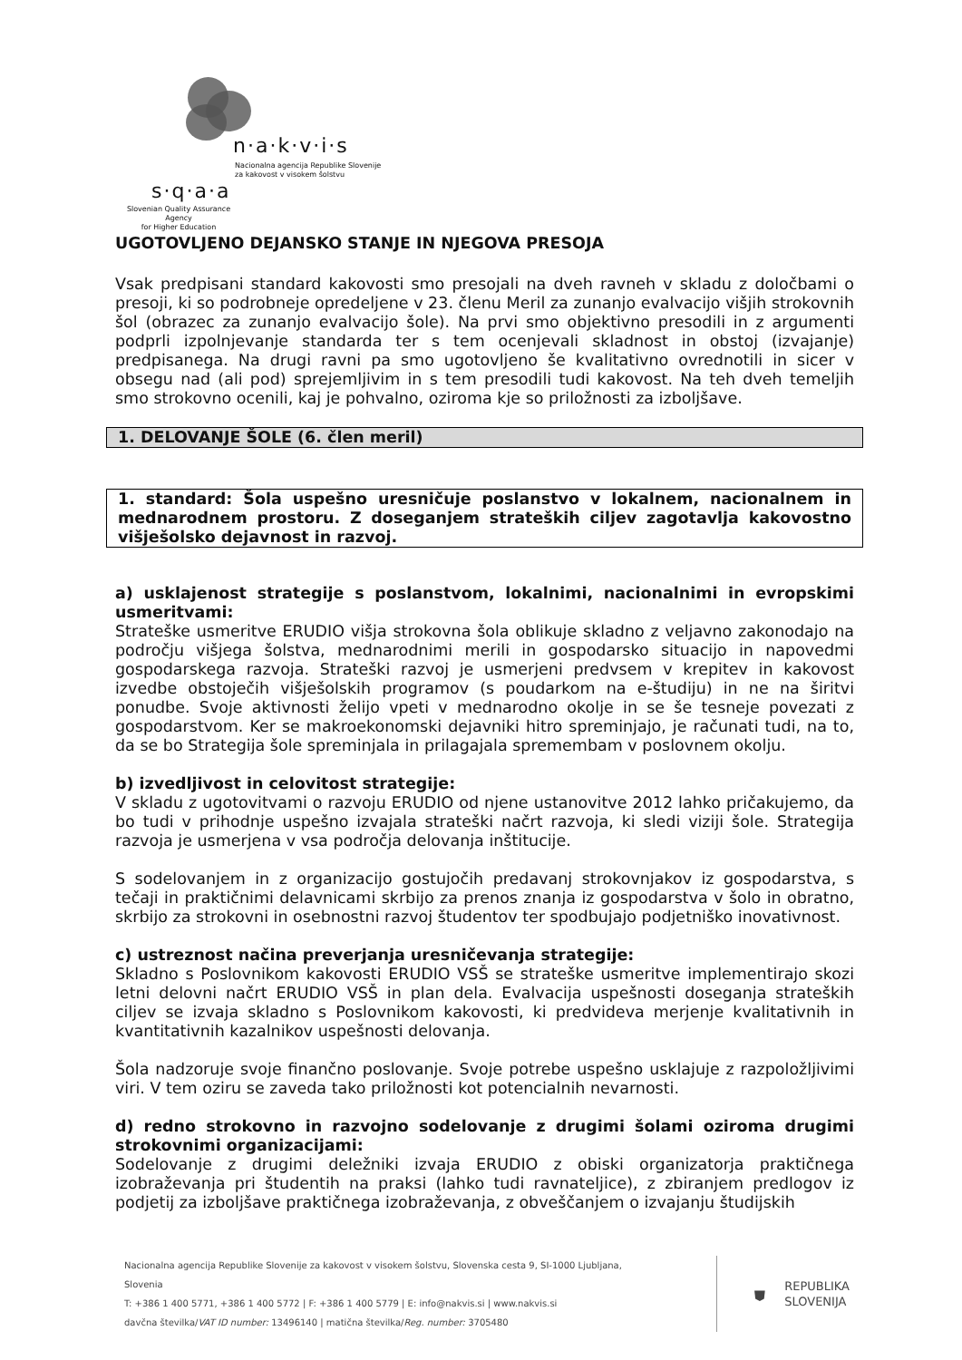n·a·k·v·i·s
Nacionalna agencija Republike Slovenije
za kakovost v visokem šolstvu
s·q·a·a
Slovenian Quality Assurance Agency
for Higher Education
UGOTOVLJENO DEJANSKO STANJE IN NJEGOVA PRESOJA
Vsak predpisani standard kakovosti smo presojali na dveh ravneh v skladu z določbami o presoji, ki so podrobneje opredeljene v 23. členu Meril za zunanjo evalvacijo višjih strokovnih šol (obrazec za zunanjo evalvacijo šole). Na prvi smo objektivno presodili in z argumenti podprli izpolnjevanje standarda ter s tem ocenjevali skladnost in obstoj (izvajanje) predpisanega. Na drugi ravni pa smo ugotovljeno še kvalitativno ovrednotili in sicer v obsegu nad (ali pod) sprejemljivim in s tem presodili tudi kakovost. Na teh dveh temeljih smo strokovno ocenili, kaj je pohvalno, oziroma kje so priložnosti za izboljšave.
1. DELOVANJE ŠOLE (6. člen meril)
1. standard: Šola uspešno uresničuje poslanstvo v lokalnem, nacionalnem in mednarodnem prostoru. Z doseganjem strateških ciljev zagotavlja kakovostno višješolsko dejavnost in razvoj.
a) usklajenost strategije s poslanstvom, lokalnimi, nacionalnimi in evropskimi usmeritvami:
Strateške usmeritve ERUDIO višja strokovna šola oblikuje skladno z veljavno zakonodajo na področju višjega šolstva, mednarodnimi merili in gospodarsko situacijo in napovedmi gospodarskega razvoja. Strateški razvoj je usmerjeni predvsem v krepitev in kakovost izvedbe obstoječih višješolskih programov (s poudarkom na e-študiju) in ne na širitvi ponudbe. Svoje aktivnosti želijo vpeti v mednarodno okolje in se še tesneje povezati z gospodarstvom. Ker se makroekonomski dejavniki hitro spreminjajo, je računati tudi, na to, da se bo Strategija šole spreminjala in prilagajala spremembam v poslovnem okolju.
b) izvedljivost in celovitost strategije:
V skladu z ugotovitvami o razvoju ERUDIO od njene ustanovitve 2012 lahko pričakujemo, da bo tudi v prihodnje uspešno izvajala strateški načrt razvoja, ki sledi viziji šole. Strategija razvoja je usmerjena v vsa področja delovanja inštitucije.
S sodelovanjem in z organizacijo gostujočih predavanj strokovnjakov iz gospodarstva, s tečaji in praktičnimi delavnicami skrbijo za prenos znanja iz gospodarstva v šolo in obratno, skrbijo za strokovni in osebnostni razvoj študentov ter spodbujajo podjetniško inovativnost.
c) ustreznost načina preverjanja uresničevanja strategije:
Skladno s Poslovnikom kakovosti ERUDIO VSŠ se strateške usmeritve implementirajo skozi letni delovni načrt ERUDIO VSŠ in plan dela. Evalvacija uspešnosti doseganja strateških ciljev se izvaja skladno s Poslovnikom kakovosti, ki predvideva merjenje kvalitativnih in kvantitativnih kazalnikov uspešnosti delovanja.
Šola nadzoruje svoje finančno poslovanje. Svoje potrebe uspešno usklajuje z razpoložljivimi viri. V tem oziru se zaveda tako priložnosti kot potencialnih nevarnosti.
d) redno strokovno in razvojno sodelovanje z drugimi šolami oziroma drugimi strokovnimi organizacijami:
Sodelovanje z drugimi deležniki izvaja ERUDIO z obiski organizatorja praktičnega izobraževanja pri študentih na praksi (lahko tudi ravnateljice), z zbiranjem predlogov iz podjetij za izboljšave praktičnega izobraževanja, z obveščanjem o izvajanju študijskih
Nacionalna agencija Republike Slovenije za kakovost v visokem šolstvu, Slovenska cesta 9, SI-1000 Ljubljana, Slovenia
T: +386 1 400 5771, +386 1 400 5772 | F: +386 1 400 5779 | E: info@nakvis.si | www.nakvis.si
davčna številka/VAT ID number: 13496140 | matična številka/Reg. number: 3705480
⛊ REPUBLIKA
SLOVENIJA